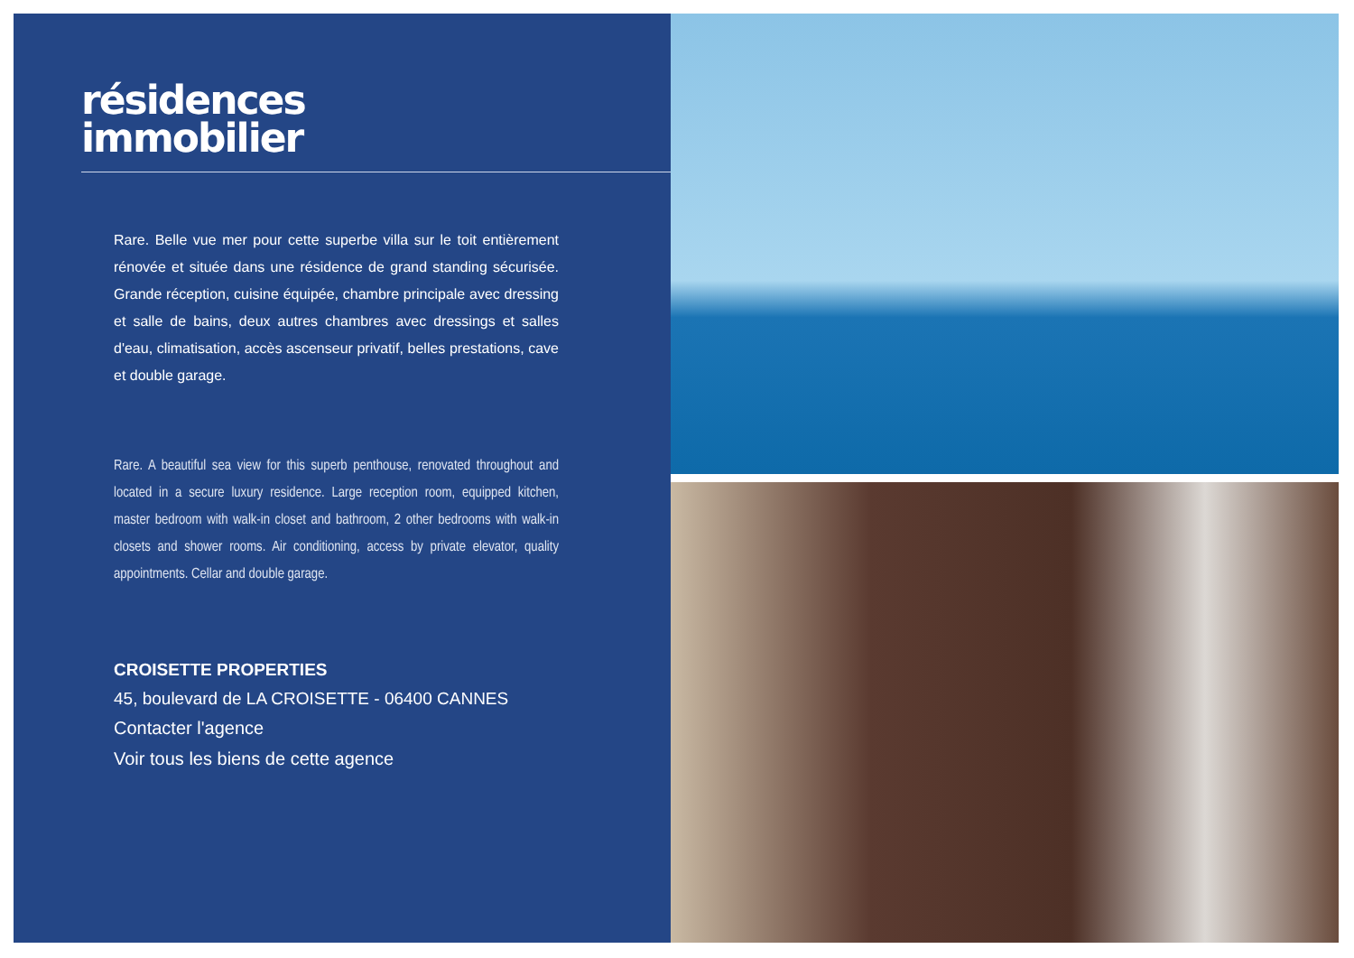résidences
immobilier
Rare. Belle vue mer pour cette superbe villa sur le toit entièrement rénovée et située dans une résidence de grand standing sécurisée. Grande réception, cuisine équipée, chambre principale avec dressing et salle de bains, deux autres chambres avec dressings et salles d'eau, climatisation, accès ascenseur privatif, belles prestations, cave et double garage.
Rare. A beautiful sea view for this superb penthouse, renovated throughout and located in a secure luxury residence. Large reception room, equipped kitchen, master bedroom with walk-in closet and bathroom, 2 other bedrooms with walk-in closets and shower rooms. Air conditioning, access by private elevator, quality appointments. Cellar and double garage.
CROISETTE PROPERTIES
45, boulevard de LA CROISETTE - 06400 CANNES
Contacter l'agence
Voir tous les biens de cette agence